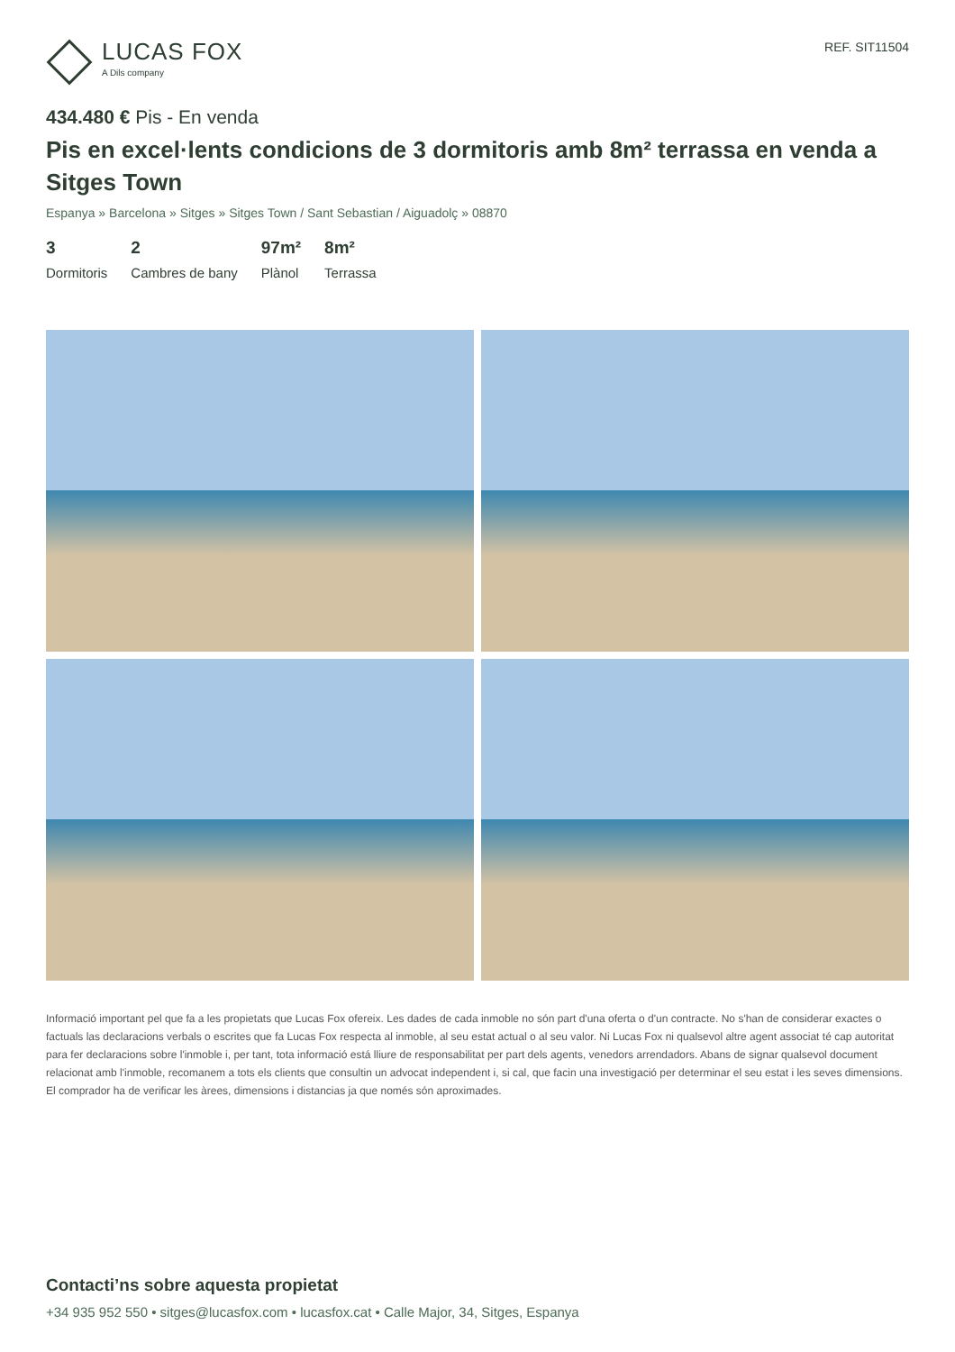LUCAS FOX
A Dils company
REF. SIT11504
434.480 € Pis - En venda
Pis en excel·lents condicions de 3 dormitoris amb 8m² terrassa en venda a Sitges Town
Espanya » Barcelona » Sitges » Sitges Town / Sant Sebastian / Aiguadolç » 08870
3
Dormitoris
2
Cambres de bany
97m²
Plànol
8m²
Terrassa
Informació important pel que fa a les propietats que Lucas Fox ofereix. Les dades de cada inmoble no són part d'una oferta o d'un contracte. No s'han de considerar exactes o factuals las declaracions verbals o escrites que fa Lucas Fox respecta al inmoble, al seu estat actual o al seu valor. Ni Lucas Fox ni qualsevol altre agent associat té cap autoritat para fer declaracions sobre l'inmoble i, per tant, tota informació está lliure de responsabilitat per part dels agents, venedors arrendadors. Abans de signar qualsevol document relacionat amb l'inmoble, recomanem a tots els clients que consultin un advocat independent i, si cal, que facin una investigació per determinar el seu estat i les seves dimensions. El comprador ha de verificar les àrees, dimensions i distancias ja que només són aproximades.
Contacti’ns sobre aquesta propietat
+34 935 952 550 • sitges@lucasfox.com • lucasfox.cat • Calle Major, 34, Sitges, Espanya